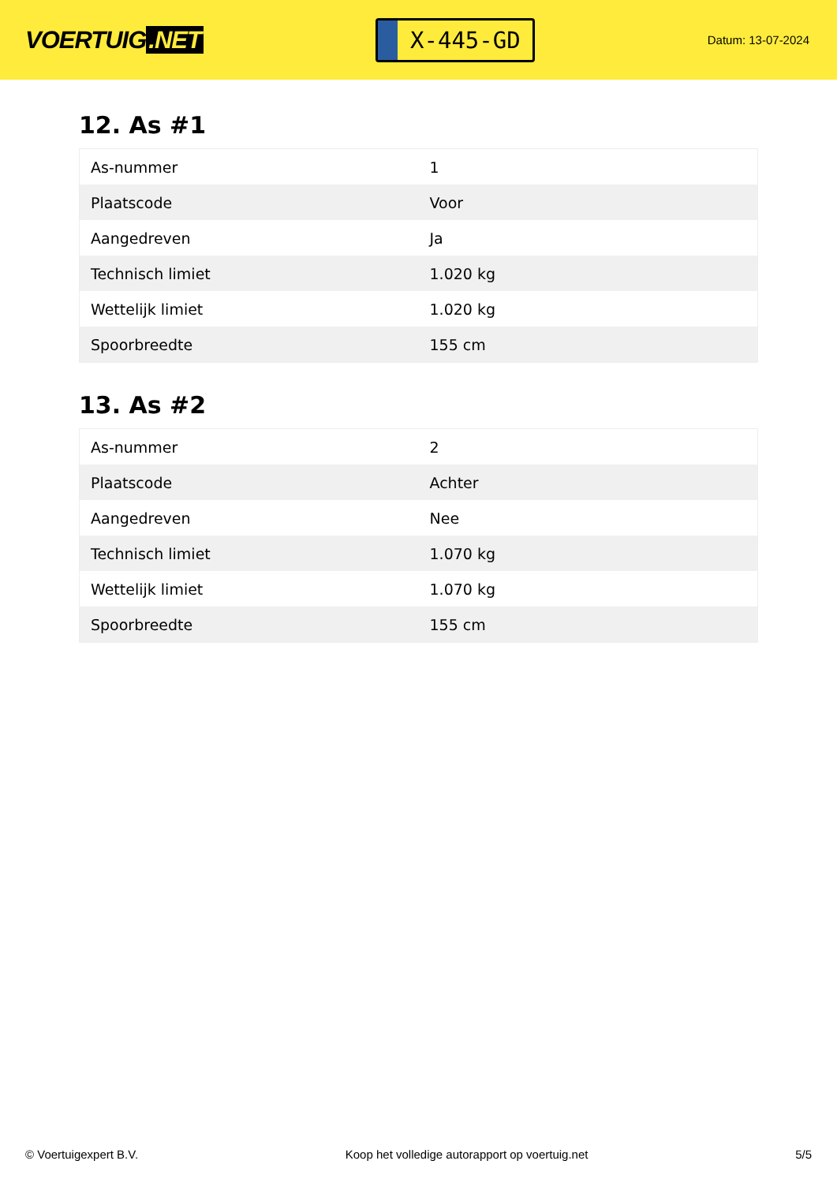VOERTUIG.NET
X-445-GD
Datum: 13-07-2024
12. As #1
| As-nummer | 1 |
| Plaatscode | Voor |
| Aangedreven | Ja |
| Technisch limiet | 1.020 kg |
| Wettelijk limiet | 1.020 kg |
| Spoorbreedte | 155 cm |
13. As #2
| As-nummer | 2 |
| Plaatscode | Achter |
| Aangedreven | Nee |
| Technisch limiet | 1.070 kg |
| Wettelijk limiet | 1.070 kg |
| Spoorbreedte | 155 cm |
© Voertuigexpert B.V. Koop het volledige autorapport op voertuig.net 5/5